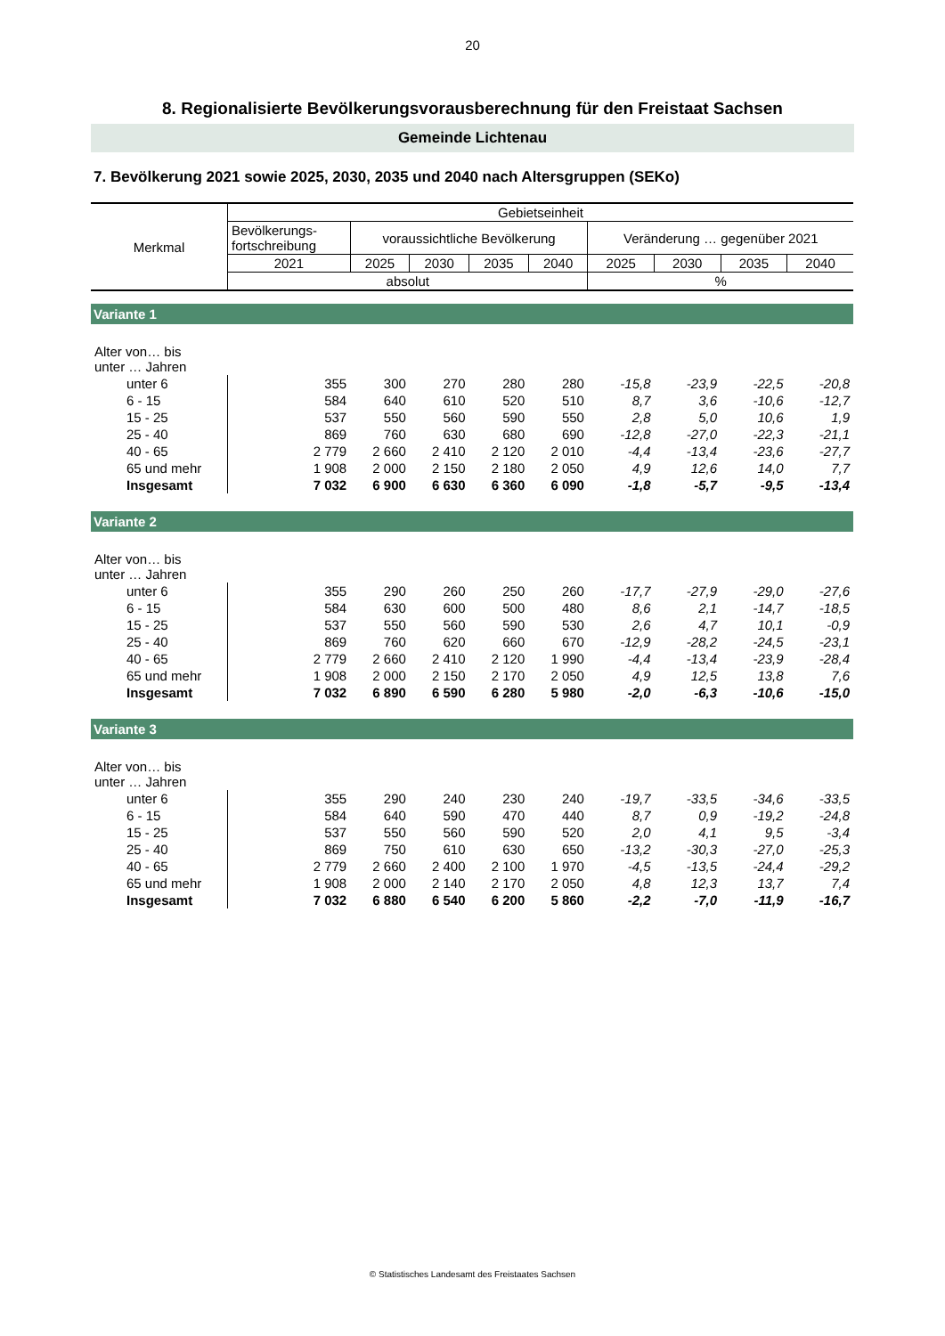20
8. Regionalisierte Bevölkerungsvorausberechnung für den Freistaat Sachsen
Gemeinde Lichtenau
7. Bevölkerung 2021 sowie 2025, 2030, 2035 und 2040 nach Altersgruppen (SEKo)
| Merkmal | Gebietseinheit | | | | | | | | |
| --- | --- | --- | --- | --- | --- | --- | --- | --- | --- |
| | Bevölkerungs- fortschreibung | voraussichtliche Bevölkerung | | | | Veränderung … gegenüber 2021 | | | |
| | 2021 | 2025 | 2030 | 2035 | 2040 | 2025 | 2030 | 2035 | 2040 |
| | absolut | | | | | % | | | |
| Variante 1 | | | | | | | | | |
| Alter von… bis unter … Jahren | | | | | | | | | |
| unter 6 | 355 | 300 | 270 | 280 | 280 | -15,8 | -23,9 | -22,5 | -20,8 |
| 6 - 15 | 584 | 640 | 610 | 520 | 510 | 8,7 | 3,6 | -10,6 | -12,7 |
| 15 - 25 | 537 | 550 | 560 | 590 | 550 | 2,8 | 5,0 | 10,6 | 1,9 |
| 25 - 40 | 869 | 760 | 630 | 680 | 690 | -12,8 | -27,0 | -22,3 | -21,1 |
| 40 - 65 | 2 779 | 2 660 | 2 410 | 2 120 | 2 010 | -4,4 | -13,4 | -23,6 | -27,7 |
| 65 und mehr | 1 908 | 2 000 | 2 150 | 2 180 | 2 050 | 4,9 | 12,6 | 14,0 | 7,7 |
| Insgesamt | 7 032 | 6 900 | 6 630 | 6 360 | 6 090 | -1,8 | -5,7 | -9,5 | -13,4 |
| Variante 2 | | | | | | | | | |
| Alter von… bis unter … Jahren | | | | | | | | | |
| unter 6 | 355 | 290 | 260 | 250 | 260 | -17,7 | -27,9 | -29,0 | -27,6 |
| 6 - 15 | 584 | 630 | 600 | 500 | 480 | 8,6 | 2,1 | -14,7 | -18,5 |
| 15 - 25 | 537 | 550 | 560 | 590 | 530 | 2,6 | 4,7 | 10,1 | -0,9 |
| 25 - 40 | 869 | 760 | 620 | 660 | 670 | -12,9 | -28,2 | -24,5 | -23,1 |
| 40 - 65 | 2 779 | 2 660 | 2 410 | 2 120 | 1 990 | -4,4 | -13,4 | -23,9 | -28,4 |
| 65 und mehr | 1 908 | 2 000 | 2 150 | 2 170 | 2 050 | 4,9 | 12,5 | 13,8 | 7,6 |
| Insgesamt | 7 032 | 6 890 | 6 590 | 6 280 | 5 980 | -2,0 | -6,3 | -10,6 | -15,0 |
| Variante 3 | | | | | | | | | |
| Alter von… bis unter … Jahren | | | | | | | | | |
| unter 6 | 355 | 290 | 240 | 230 | 240 | -19,7 | -33,5 | -34,6 | -33,5 |
| 6 - 15 | 584 | 640 | 590 | 470 | 440 | 8,7 | 0,9 | -19,2 | -24,8 |
| 15 - 25 | 537 | 550 | 560 | 590 | 520 | 2,0 | 4,1 | 9,5 | -3,4 |
| 25 - 40 | 869 | 750 | 610 | 630 | 650 | -13,2 | -30,3 | -27,0 | -25,3 |
| 40 - 65 | 2 779 | 2 660 | 2 400 | 2 100 | 1 970 | -4,5 | -13,5 | -24,4 | -29,2 |
| 65 und mehr | 1 908 | 2 000 | 2 140 | 2 170 | 2 050 | 4,8 | 12,3 | 13,7 | 7,4 |
| Insgesamt | 7 032 | 6 880 | 6 540 | 6 200 | 5 860 | -2,2 | -7,0 | -11,9 | -16,7 |
© Statistisches Landesamt des Freistaates Sachsen